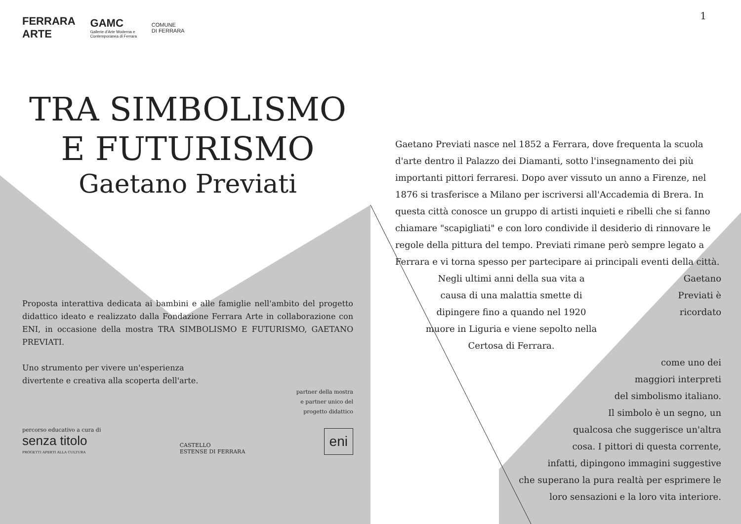1
FERRARA
ARTE GAMC
Gallerie d'Arte Moderna e
Contemporanea di Ferrara COMUNE
DI FERRARA
TRA SIMBOLISMO
E FUTURISMO
Gaetano Previati
Proposta interattiva dedicata ai bambini e alle famiglie nell'ambito del progetto didattico ideato e realizzato dalla Fondazione Ferrara Arte in collaborazione con ENI, in occasione della mostra TRA SIMBOLISMO E FUTURISMO, GAETANO PREVIATI.
Uno strumento per vivere un'esperienza
divertente e creativa alla scoperta dell'arte.
partner della mostra
e partner unico del
progetto didattico
percorso educativo a cura di
senza titolo
PROGETTI APERTI ALLA CULTURA
CASTELLO
ESTENSE DI FERRARA
eni
Gaetano Previati nasce nel 1852 a Ferrara, dove frequenta la scuola d'arte dentro il Palazzo dei Diamanti, sotto l'insegnamento dei più importanti pittori ferraresi. Dopo aver vissuto un anno a Firenze, nel 1876 si trasferisce a Milano per iscriversi all'Accademia di Brera. In questa città conosce un gruppo di artisti inquieti e ribelli che si fanno chiamare "scapigliati" e con loro condivide il desiderio di rinnovare le regole della pittura del tempo. Previati rimane però sempre legato a Ferrara e vi torna spesso per partecipare ai principali eventi della città.
Negli ultimi anni della sua vita a causa di una malattia smette di dipingere fino a quando nel 1920 muore in Liguria e viene sepolto nella Certosa di Ferrara.
Gaetano Previati è ricordato
come uno dei
maggiori interpreti
del simbolismo italiano.
Il simbolo è un segno, un
qualcosa che suggerisce un'altra
cosa. I pittori di questa corrente,
infatti, dipingono immagini suggestive
che superano la pura realtà per esprimere le
loro sensazioni e la loro vita interiore.